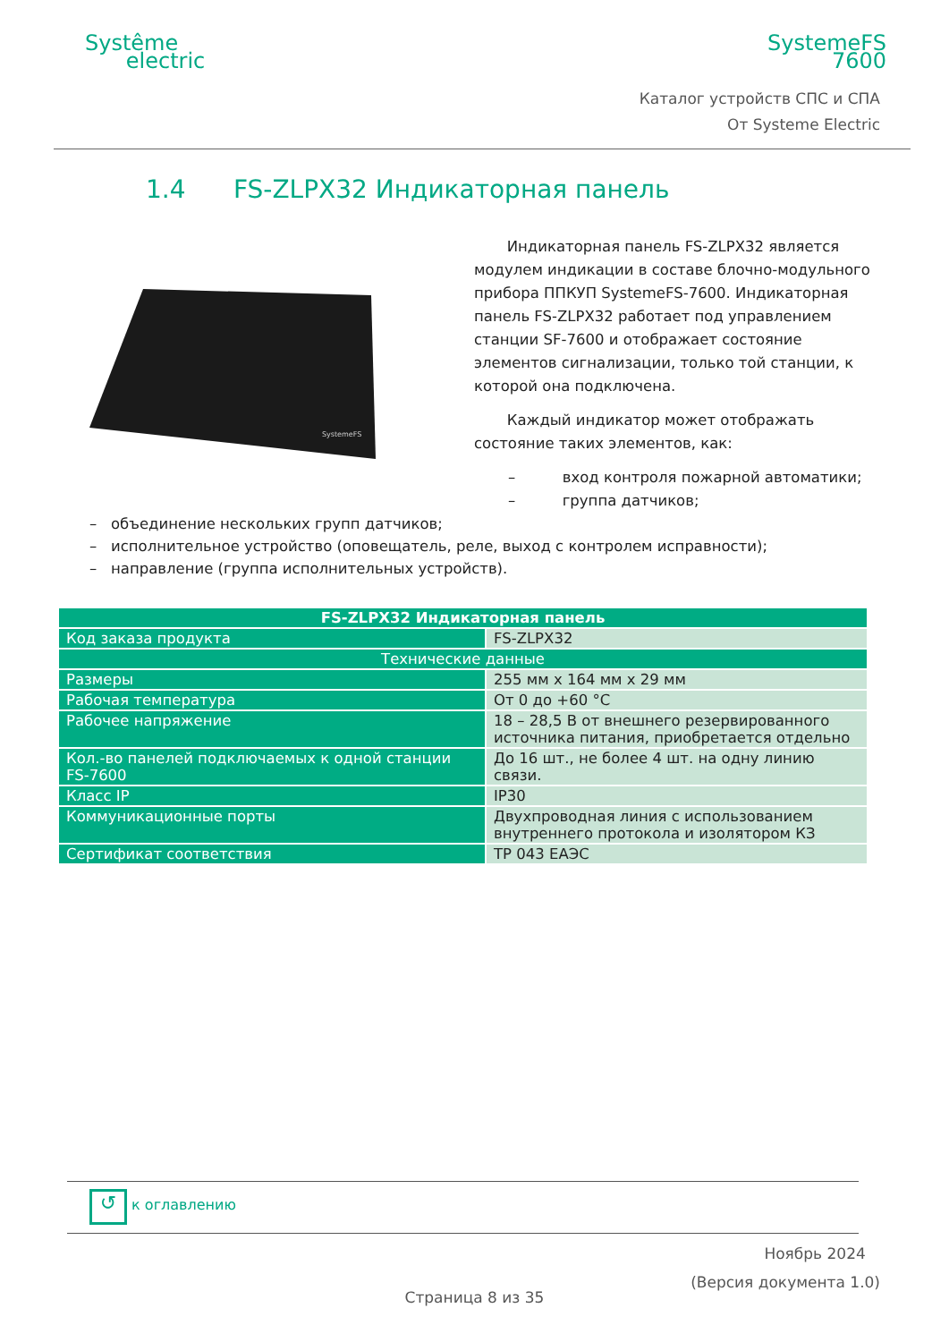Systême
electric
SystemeFS
7600
Каталог устройств СПС и СПА
От Systeme Electric
1.4 FS-ZLPX32 Индикаторная панель
SystemeFS
Индикаторная панель FS-ZLPX32 является модулем индикации в составе блочно-модульного прибора ППКУП SystemeFS-7600. Индикаторная панель FS-ZLPX32 работает под управлением станции SF-7600 и отображает состояние элементов сигнализации, только той станции, к которой она подключена.
Каждый индикатор может отображать состояние таких элементов, как:
– вход контроля пожарной автоматики;
– группа датчиков;
– объединение нескольких групп датчиков;
– исполнительное устройство (оповещатель, реле, выход с контролем исправности);
– направление (группа исполнительных устройств).
| FS-ZLPX32 Индикаторная панель | |
| --- | --- |
| Код заказа продукта | FS-ZLPX32 |
| Технические данные | |
| Размеры | 255 мм х 164 мм х 29 мм |
| Рабочая температура | От 0 до +60 °С |
| Рабочее напряжение | 18 – 28,5 В от внешнего резервированного источника питания, приобретается отдельно |
| Кол.-во панелей подключаемых к одной станции FS-7600 | До 16 шт., не более 4 шт. на одну линию связи. |
| Класс IP | IP30 |
| Коммуникационные порты | Двухпроводная линия с использованием внутреннего протокола и изолятором КЗ |
| Сертификат соответствия | ТР 043 ЕАЭС |
↺ к оглавлению
Ноябрь 2024
(Версия документа 1.0)
Страница 8 из 35